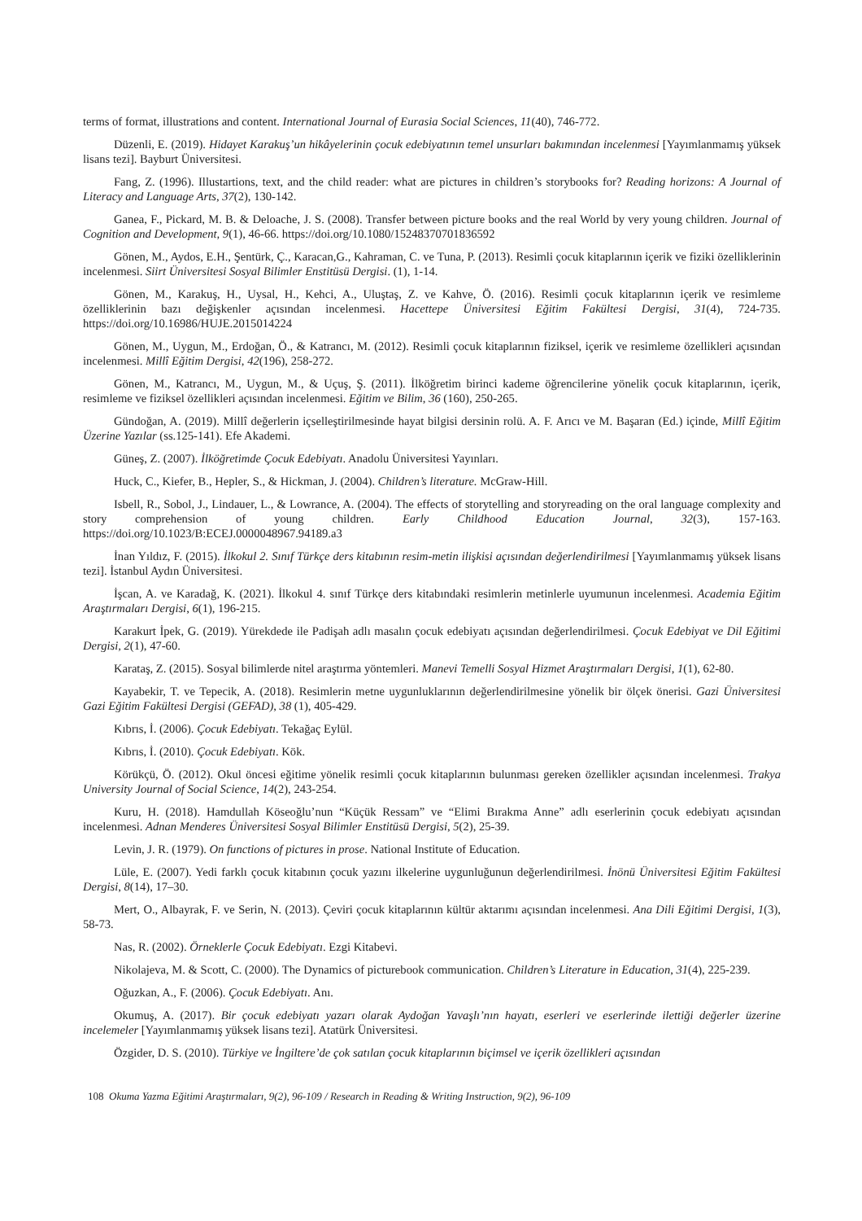terms of format, illustrations and content. International Journal of Eurasia Social Sciences, 11(40), 746-772.
Düzenli, E. (2019). Hidayet Karakuş’un hikâyelerinin çocuk edebiyatının temel unsurları bakımından incelenmesi [Yayımlanmamış yüksek lisans tezi]. Bayburt Üniversitesi.
Fang, Z. (1996). Illustartions, text, and the child reader: what are pictures in children’s storybooks for? Reading horizons: A Journal of Literacy and Language Arts, 37(2), 130-142.
Ganea, F., Pickard, M. B. & Deloache, J. S. (2008). Transfer between picture books and the real World by very young children. Journal of Cognition and Development, 9(1), 46-66. https://doi.org/10.1080/15248370701836592
Gönen, M., Aydos, E.H., Şentürk, Ç., Karacan,G., Kahraman, C. ve Tuna, P. (2013). Resimli çocuk kitaplarının içerik ve fiziki özelliklerinin incelenmesi. Siirt Üniversitesi Sosyal Bilimler Enstitüsü Dergisi. (1), 1-14.
Gönen, M., Karakuş, H., Uysal, H., Kehci, A., Uluştaş, Z. ve Kahve, Ö. (2016). Resimli çocuk kitaplarının içerik ve resimleme özelliklerinin bazı değişkenler açısından incelenmesi. Hacettepe Üniversitesi Eğitim Fakültesi Dergisi, 31(4), 724-735. https://doi.org/10.16986/HUJE.2015014224
Gönen, M., Uygun, M., Erdoğan, Ö., & Katrancı, M. (2012). Resimli çocuk kitaplarının fiziksel, içerik ve resimleme özellikleri açısından incelenmesi. Millî Eğitim Dergisi, 42(196), 258-272.
Gönen, M., Katrancı, M., Uygun, M., & Uçuş, Ş. (2011). İlköğretim birinci kademe öğrencilerine yönelik çocuk kitaplarının, içerik, resimleme ve fiziksel özellikleri açısından incelenmesi. Eğitim ve Bilim, 36 (160), 250-265.
Gündoğan, A. (2019). Millî değerlerin içselleştirilmesinde hayat bilgisi dersinin rolü. A. F. Arıcı ve M. Başaran (Ed.) içinde, Millî Eğitim Üzerine Yazılar (ss.125-141). Efe Akademi.
Güneş, Z. (2007). İlköğretimde Çocuk Edebiyatı. Anadolu Üniversitesi Yayınları.
Huck, C., Kiefer, B., Hepler, S., & Hickman, J. (2004). Children’s literature. McGraw-Hill.
Isbell, R., Sobol, J., Lindauer, L., & Lowrance, A. (2004). The effects of storytelling and storyreading on the oral language complexity and story comprehension of young children. Early Childhood Education Journal, 32(3), 157-163. https://doi.org/10.1023/B:ECEJ.0000048967.94189.a3
İnan Yıldız, F. (2015). İlkokul 2. Sınıf Türkçe ders kitabının resim-metin ilişkisi açısından değerlendirilmesi [Yayımlanmamış yüksek lisans tezi]. İstanbul Aydın Üniversitesi.
İşcan, A. ve Karadağ, K. (2021). İlkokul 4. sınıf Türkçe ders kitabındaki resimlerin metinlerle uyumunun incelenmesi. Academia Eğitim Araştırmaları Dergisi, 6(1), 196-215.
Karakurt İpek, G. (2019). Yürekdede ile Padişah adlı masalın çocuk edebiyatı açısından değerlendirilmesi. Çocuk Edebiyat ve Dil Eğitimi Dergisi, 2(1), 47-60.
Karataş, Z. (2015). Sosyal bilimlerde nitel araştırma yöntemleri. Manevi Temelli Sosyal Hizmet Araştırmaları Dergisi, 1(1), 62-80.
Kayabekir, T. ve Tepecik, A. (2018). Resimlerin metne uygunluklarının değerlendirilmesine yönelik bir ölçek önerisi. Gazi Üniversitesi Gazi Eğitim Fakültesi Dergisi (GEFAD), 38 (1), 405-429.
Kıbrıs, İ. (2006). Çocuk Edebiyatı. Tekağaç Eylül.
Kıbrıs, İ. (2010). Çocuk Edebiyatı. Kök.
Körükçü, Ö. (2012). Okul öncesi eğitime yönelik resimli çocuk kitaplarının bulunması gereken özellikler açısından incelenmesi. Trakya University Journal of Social Science, 14(2), 243-254.
Kuru, H. (2018). Hamdullah Köseoğlu’nun “Küçük Ressam” ve “Elimi Bırakma Anne” adlı eserlerinin çocuk edebiyatı açısından incelenmesi. Adnan Menderes Üniversitesi Sosyal Bilimler Enstitüsü Dergisi, 5(2), 25-39.
Levin, J. R. (1979). On functions of pictures in prose. National Institute of Education.
Lüle, E. (2007). Yedi farklı çocuk kitabının çocuk yazını ilkelerine uygunluğunun değerlendirilmesi. İnönü Üniversitesi Eğitim Fakültesi Dergisi, 8(14), 17–30.
Mert, O., Albayrak, F. ve Serin, N. (2013). Çeviri çocuk kitaplarının kültür aktarımı açısından incelenmesi. Ana Dili Eğitimi Dergisi, 1(3), 58-73.
Nas, R. (2002). Örneklerle Çocuk Edebiyatı. Ezgi Kitabevi.
Nikolajeva, M. & Scott, C. (2000). The Dynamics of picturebook communication. Children’s Literature in Education, 31(4), 225-239.
Oğuzkan, A., F. (2006). Çocuk Edebiyatı. Anı.
Okumuş, A. (2017). Bir çocuk edebiyatı yazarı olarak Aydoğan Yavaşlı’nın hayatı, eserleri ve eserlerinde ilettiği değerler üzerine incelemeler [Yayımlanmamış yüksek lisans tezi]. Atatürk Üniversitesi.
Özgider, D. S. (2010). Türkiye ve İngiltere’de çok satılan çocuk kitaplarının biçimsel ve içerik özellikleri açısından
108 Okuma Yazma Eğitimi Araştırmaları, 9(2), 96-109 / Research in Reading & Writing Instruction, 9(2), 96-109